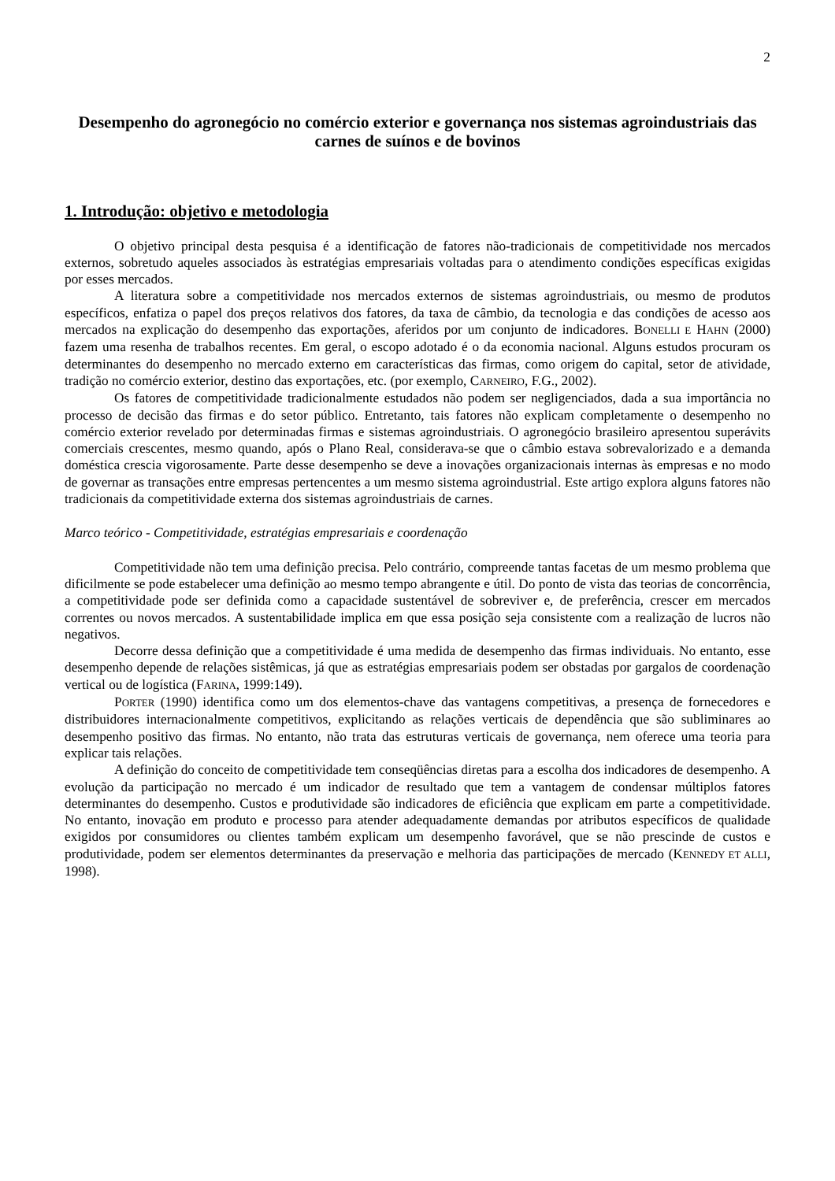2
Desempenho do agronegócio no comércio exterior e governança nos sistemas agroindustriais das carnes de suínos e de bovinos
1. Introdução: objetivo e metodologia
O objetivo principal desta pesquisa é a identificação de fatores não-tradicionais de competitividade nos mercados externos, sobretudo aqueles associados às estratégias empresariais voltadas para o atendimento condições específicas exigidas por esses mercados.
A literatura sobre a competitividade nos mercados externos de sistemas agroindustriais, ou mesmo de produtos específicos, enfatiza o papel dos preços relativos dos fatores, da taxa de câmbio, da tecnologia e das condições de acesso aos mercados na explicação do desempenho das exportações, aferidos por um conjunto de indicadores. BONELLI E HAHN (2000) fazem uma resenha de trabalhos recentes. Em geral, o escopo adotado é o da economia nacional. Alguns estudos procuram os determinantes do desempenho no mercado externo em características das firmas, como origem do capital, setor de atividade, tradição no comércio exterior, destino das exportações, etc. (por exemplo, CARNEIRO, F.G., 2002).
Os fatores de competitividade tradicionalmente estudados não podem ser negligenciados, dada a sua importância no processo de decisão das firmas e do setor público. Entretanto, tais fatores não explicam completamente o desempenho no comércio exterior revelado por determinadas firmas e sistemas agroindustriais. O agronegócio brasileiro apresentou superávits comerciais crescentes, mesmo quando, após o Plano Real, considerava-se que o câmbio estava sobrevalorizado e a demanda doméstica crescia vigorosamente. Parte desse desempenho se deve a inovações organizacionais internas às empresas e no modo de governar as transações entre empresas pertencentes a um mesmo sistema agroindustrial. Este artigo explora alguns fatores não tradicionais da competitividade externa dos sistemas agroindustriais de carnes.
Marco teórico - Competitividade, estratégias empresariais e coordenação
Competitividade não tem uma definição precisa. Pelo contrário, compreende tantas facetas de um mesmo problema que dificilmente se pode estabelecer uma definição ao mesmo tempo abrangente e útil. Do ponto de vista das teorias de concorrência, a competitividade pode ser definida como a capacidade sustentável de sobreviver e, de preferência, crescer em mercados correntes ou novos mercados. A sustentabilidade implica em que essa posição seja consistente com a realização de lucros não negativos.
Decorre dessa definição que a competitividade é uma medida de desempenho das firmas individuais. No entanto, esse desempenho depende de relações sistêmicas, já que as estratégias empresariais podem ser obstadas por gargalos de coordenação vertical ou de logística (FARINA, 1999:149).
PORTER (1990) identifica como um dos elementos-chave das vantagens competitivas, a presença de fornecedores e distribuidores internacionalmente competitivos, explicitando as relações verticais de dependência que são subliminares ao desempenho positivo das firmas. No entanto, não trata das estruturas verticais de governança, nem oferece uma teoria para explicar tais relações.
A definição do conceito de competitividade tem conseqüências diretas para a escolha dos indicadores de desempenho. A evolução da participação no mercado é um indicador de resultado que tem a vantagem de condensar múltiplos fatores determinantes do desempenho. Custos e produtividade são indicadores de eficiência que explicam em parte a competitividade. No entanto, inovação em produto e processo para atender adequadamente demandas por atributos específicos de qualidade exigidos por consumidores ou clientes também explicam um desempenho favorável, que se não prescinde de custos e produtividade, podem ser elementos determinantes da preservação e melhoria das participações de mercado (KENNEDY ET ALLI, 1998).